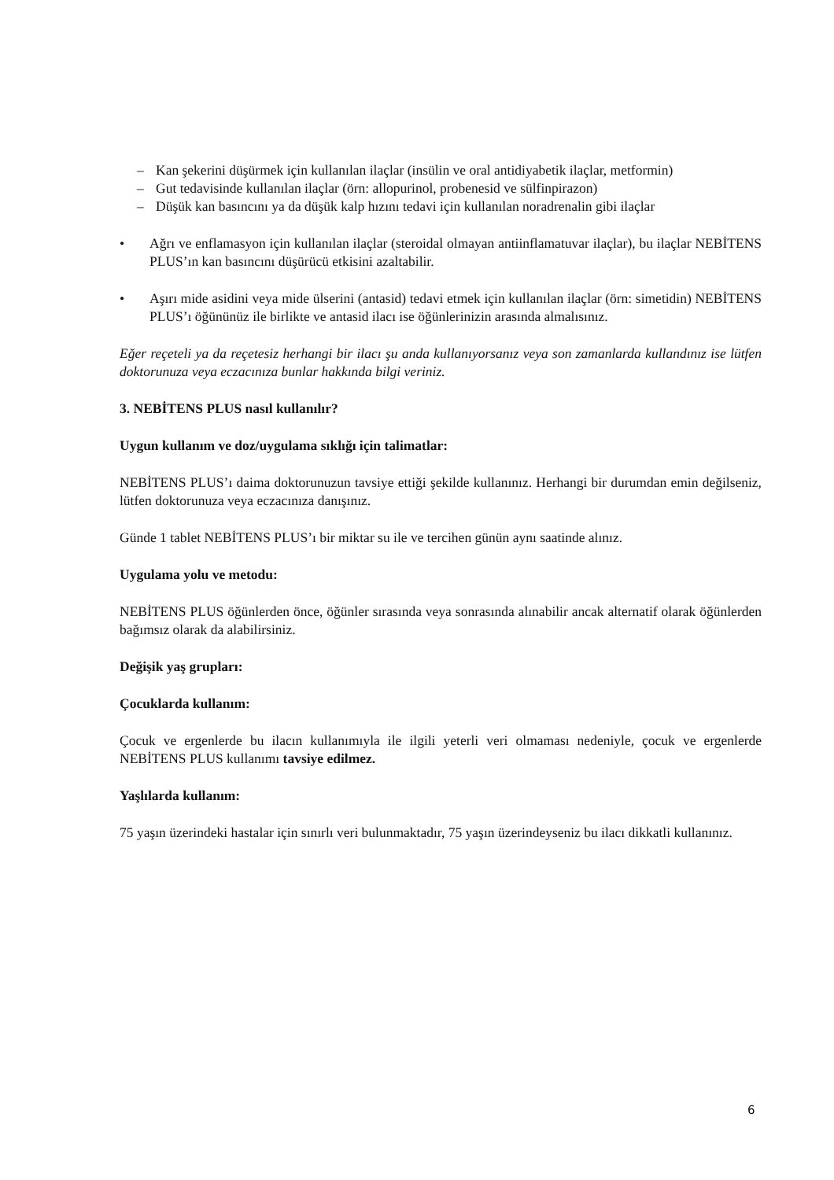– Kan şekerini düşürmek için kullanılan ilaçlar (insülin ve oral antidiyabetik ilaçlar, metformin)
– Gut tedavisinde kullanılan ilaçlar (örn: allopurinol, probenesid ve sülfinpirazon)
– Düşük kan basıncını ya da düşük kalp hızını tedavi için kullanılan noradrenalin gibi ilaçlar
• Ağrı ve enflamasyon için kullanılan ilaçlar (steroidal olmayan antiinflamatuvar ilaçlar), bu ilaçlar NEBİTENS PLUS’ın kan basıncını düşürücü etkisini azaltabilir.
• Aşırı mide asidini veya mide ülserini (antasid) tedavi etmek için kullanılan ilaçlar (örn: simetidin) NEBİTENS PLUS’ı öğününüz ile birlikte ve antasid ilacı ise öğünlerinizin arasında almalısınız.
Eğer reçeteli ya da reçetesiz herhangi bir ilacı şu anda kullanıyorsanız veya son zamanlarda kullandınız ise lütfen doktorunuza veya eczacınıza bunlar hakkında bilgi veriniz.
3. NEBİTENS PLUS nasıl kullanılır?
Uygun kullanım ve doz/uygulama sıklığı için talimatlar:
NEBİTENS PLUS’ı daima doktorunuzun tavsiye ettiği şekilde kullanınız. Herhangi bir durumdan emin değilseniz, lütfen doktorunuza veya eczacınıza danışınız.
Günde 1 tablet NEBİTENS PLUS’ı bir miktar su ile ve tercihen günün aynı saatinde alınız.
Uygulama yolu ve metodu:
NEBİTENS PLUS öğünlerden önce, öğünler sırasında veya sonrasında alınabilir ancak alternatif olarak öğünlerden bağımsız olarak da alabilirsiniz.
Değişik yaş grupları:
Çocuklarda kullanım:
Çocuk ve ergenlerde bu ilacın kullanımıyla ile ilgili yeterli veri olmaması nedeniyle, çocuk ve ergenlerde NEBİTENS PLUS kullanımı tavsiye edilmez.
Yaşlılarda kullanım:
75 yaşın üzerindeki hastalar için sınırlı veri bulunmaktadır, 75 yaşın üzerindeyseniz bu ilacı dikkatli kullanınız.
6